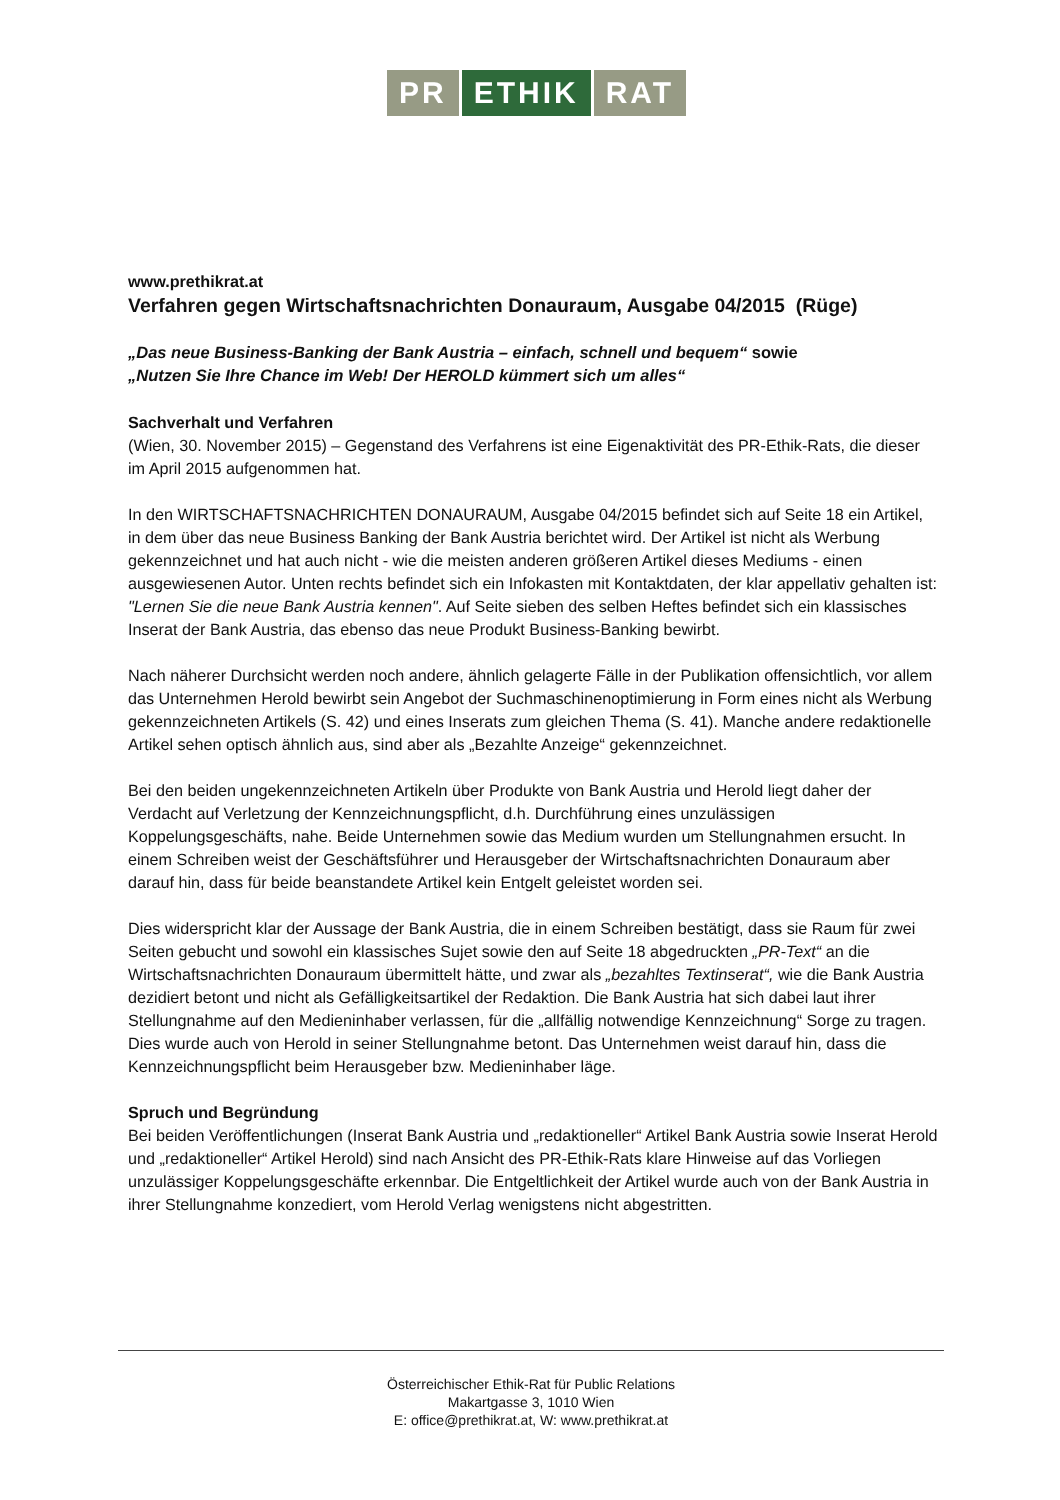PR ETHIK RAT
www.prethikrat.at
Verfahren gegen Wirtschaftsnachrichten Donauraum, Ausgabe 04/2015 (Rüge)
„Das neue Business-Banking der Bank Austria – einfach, schnell und bequem“ sowie
„Nutzen Sie Ihre Chance im Web! Der HEROLD kümmert sich um alles“
Sachverhalt und Verfahren
(Wien, 30. November 2015) – Gegenstand des Verfahrens ist eine Eigenaktivität des PR-Ethik-Rats, die dieser im April 2015 aufgenommen hat.
In den WIRTSCHAFTSNACHRICHTEN DONAURAUM, Ausgabe 04/2015 befindet sich auf Seite 18 ein Artikel, in dem über das neue Business Banking der Bank Austria berichtet wird. Der Artikel ist nicht als Werbung gekennzeichnet und hat auch nicht - wie die meisten anderen größeren Artikel dieses Mediums - einen ausgewiesenen Autor. Unten rechts befindet sich ein Infokasten mit Kontaktdaten, der klar appellativ gehalten ist: "Lernen Sie die neue Bank Austria kennen". Auf Seite sieben des selben Heftes befindet sich ein klassisches Inserat der Bank Austria, das ebenso das neue Produkt Business-Banking bewirbt.
Nach näherer Durchsicht werden noch andere, ähnlich gelagerte Fälle in der Publikation offensichtlich, vor allem das Unternehmen Herold bewirbt sein Angebot der Suchmaschinenoptimierung in Form eines nicht als Werbung gekennzeichneten Artikels (S. 42) und eines Inserats zum gleichen Thema (S. 41). Manche andere redaktionelle Artikel sehen optisch ähnlich aus, sind aber als „Bezahlte Anzeige“ gekennzeichnet.
Bei den beiden ungekennzeichneten Artikeln über Produkte von Bank Austria und Herold liegt daher der Verdacht auf Verletzung der Kennzeichnungspflicht, d.h. Durchführung eines unzulässigen Koppelungsgeschäfts, nahe. Beide Unternehmen sowie das Medium wurden um Stellungnahmen ersucht. In einem Schreiben weist der Geschäftsführer und Herausgeber der Wirtschaftsnachrichten Donauraum aber darauf hin, dass für beide beanstandete Artikel kein Entgelt geleistet worden sei.
Dies widerspricht klar der Aussage der Bank Austria, die in einem Schreiben bestätigt, dass sie Raum für zwei Seiten gebucht und sowohl ein klassisches Sujet sowie den auf Seite 18 abgedruckten „PR-Text“ an die Wirtschaftsnachrichten Donauraum übermittelt hätte, und zwar als „bezahltes Textinserat“, wie die Bank Austria dezidiert betont und nicht als Gefälligkeitsartikel der Redaktion. Die Bank Austria hat sich dabei laut ihrer Stellungnahme auf den Medieninhaber verlassen, für die „allfällig notwendige Kennzeichnung“ Sorge zu tragen. Dies wurde auch von Herold in seiner Stellungnahme betont. Das Unternehmen weist darauf hin, dass die Kennzeichnungspflicht beim Herausgeber bzw. Medieninhaber läge.
Spruch und Begründung
Bei beiden Veröffentlichungen (Inserat Bank Austria und „redaktioneller“ Artikel Bank Austria sowie Inserat Herold und „redaktioneller“ Artikel Herold) sind nach Ansicht des PR-Ethik-Rats klare Hinweise auf das Vorliegen unzulässiger Koppelungsgeschäfte erkennbar. Die Entgeltlichkeit der Artikel wurde auch von der Bank Austria in ihrer Stellungnahme konzediert, vom Herold Verlag wenigstens nicht abgestritten.
Österreichischer Ethik-Rat für Public Relations
Makartgasse 3, 1010 Wien
E: office@prethikrat.at, W: www.prethikrat.at